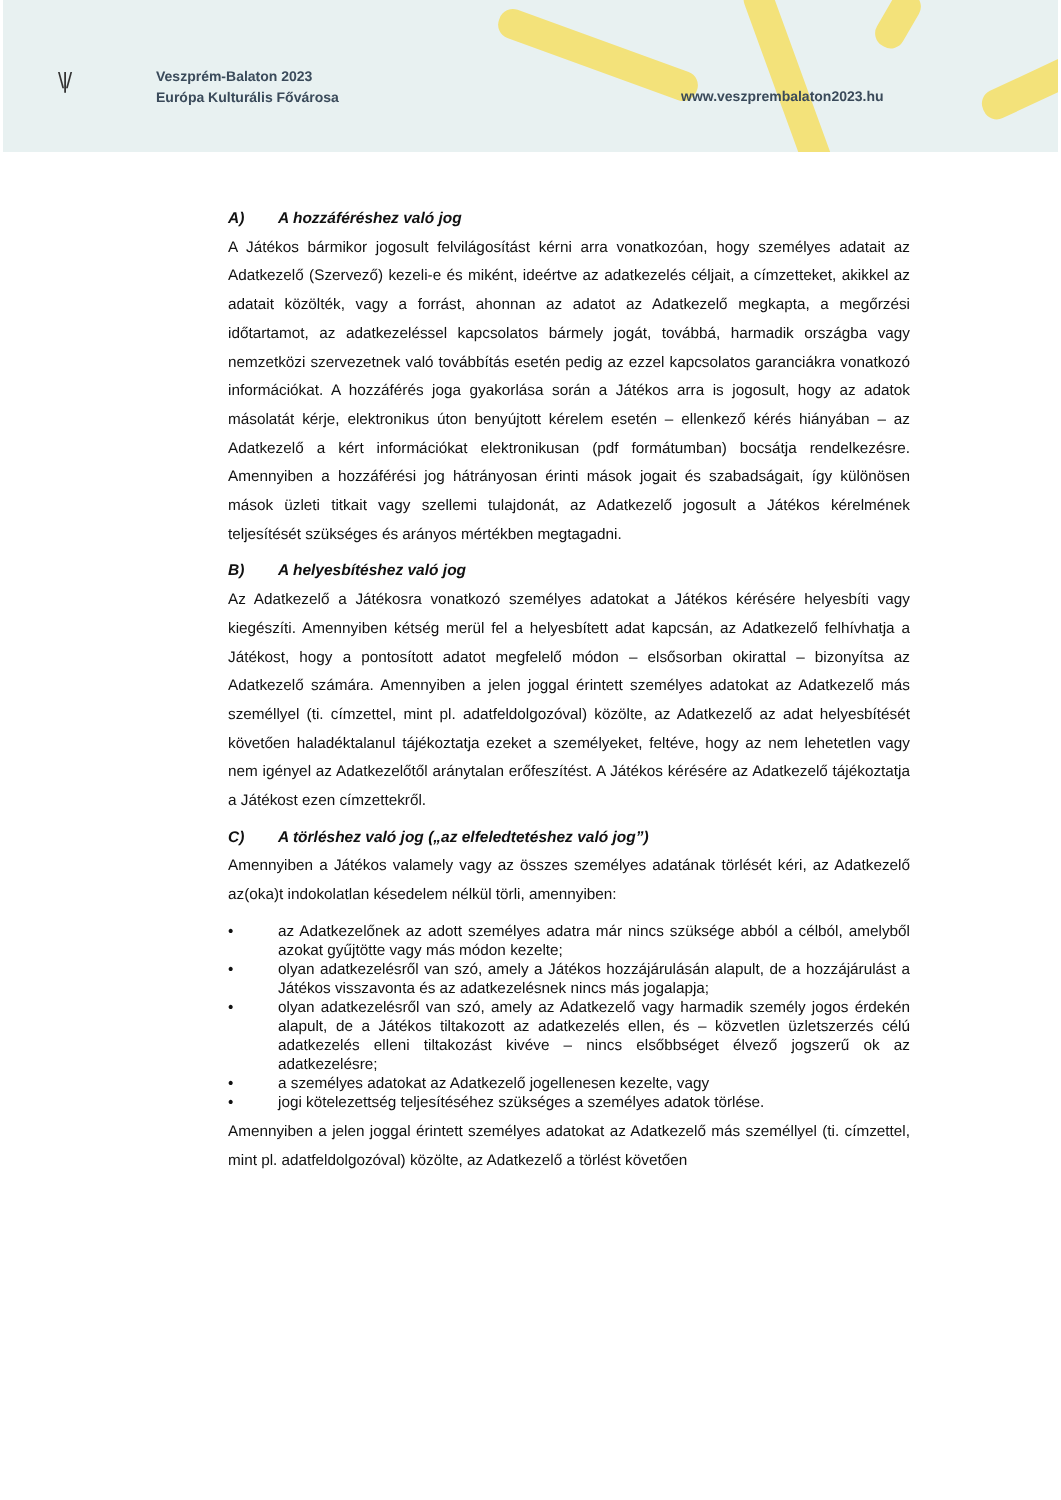\ | /
Veszprém-Balaton 2023
Európa Kulturális Fővárosa
www.veszprembalaton2023.hu
A) A hozzáféréshez való jog
A Játékos bármikor jogosult felvilágosítást kérni arra vonatkozóan, hogy személyes adatait az Adatkezelő (Szervező) kezeli-e és miként, ideértve az adatkezelés céljait, a címzetteket, akikkel az adatait közölték, vagy a forrást, ahonnan az adatot az Adatkezelő megkapta, a megőrzési időtartamot, az adatkezeléssel kapcsolatos bármely jogát, továbbá, harmadik országba vagy nemzetközi szervezetnek való továbbítás esetén pedig az ezzel kapcsolatos garanciákra vonatkozó információkat. A hozzáférés joga gyakorlása során a Játékos arra is jogosult, hogy az adatok másolatát kérje, elektronikus úton benyújtott kérelem esetén – ellenkező kérés hiányában – az Adatkezelő a kért információkat elektronikusan (pdf formátumban) bocsátja rendelkezésre. Amennyiben a hozzáférési jog hátrányosan érinti mások jogait és szabadságait, így különösen mások üzleti titkait vagy szellemi tulajdonát, az Adatkezelő jogosult a Játékos kérelmének teljesítését szükséges és arányos mértékben megtagadni.
B) A helyesbítéshez való jog
Az Adatkezelő a Játékosra vonatkozó személyes adatokat a Játékos kérésére helyesbíti vagy kiegészíti. Amennyiben kétség merül fel a helyesbített adat kapcsán, az Adatkezelő felhívhatja a Játékost, hogy a pontosított adatot megfelelő módon – elsősorban okirattal – bizonyítsa az Adatkezelő számára. Amennyiben a jelen joggal érintett személyes adatokat az Adatkezelő más személlyel (ti. címzettel, mint pl. adatfeldolgozóval) közölte, az Adatkezelő az adat helyesbítését követően haladéktalanul tájékoztatja ezeket a személyeket, feltéve, hogy az nem lehetetlen vagy nem igényel az Adatkezelőtől aránytalan erőfeszítést. A Játékos kérésére az Adatkezelő tájékoztatja a Játékost ezen címzettekről.
C) A törléshez való jog („az elfeledtetéshez való jog”)
Amennyiben a Játékos valamely vagy az összes személyes adatának törlését kéri, az Adatkezelő az(oka)t indokolatlan késedelem nélkül törli, amennyiben:
• az Adatkezelőnek az adott személyes adatra már nincs szüksége abból a célból, amelyből azokat gyűjtötte vagy más módon kezelte;
• olyan adatkezelésről van szó, amely a Játékos hozzájárulásán alapult, de a hozzájárulást a Játékos visszavonta és az adatkezelésnek nincs más jogalapja;
• olyan adatkezelésről van szó, amely az Adatkezelő vagy harmadik személy jogos érdekén alapult, de a Játékos tiltakozott az adatkezelés ellen, és – közvetlen üzletszerzés célú adatkezelés elleni tiltakozást kivéve – nincs elsőbbséget élvező jogszerű ok az adatkezelésre;
• a személyes adatokat az Adatkezelő jogellenesen kezelte, vagy
• jogi kötelezettség teljesítéséhez szükséges a személyes adatok törlése.
Amennyiben a jelen joggal érintett személyes adatokat az Adatkezelő más személlyel (ti. címzettel, mint pl. adatfeldolgozóval) közölte, az Adatkezelő a törlést követően